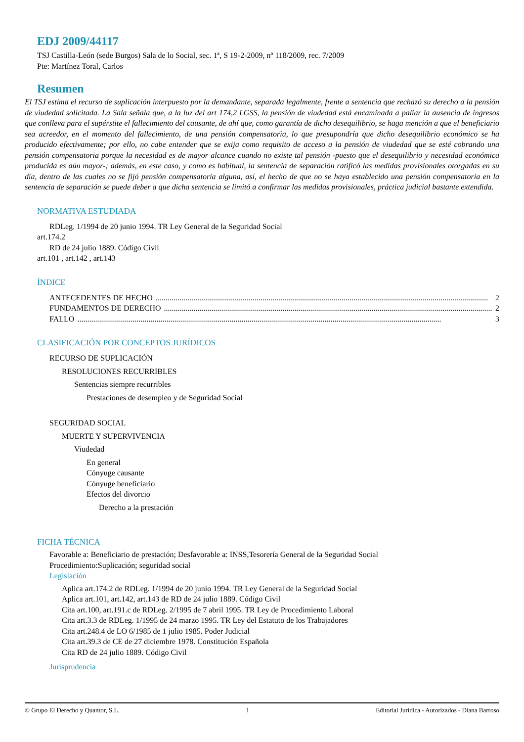EDJ 2009/44117
TSJ Castilla-León (sede Burgos) Sala de lo Social, sec. 1ª, S 19-2-2009, nº 118/2009, rec. 7/2009
Pte: Martínez Toral, Carlos
Resumen
El TSJ estima el recurso de suplicación interpuesto por la demandante, separada legalmente, frente a sentencia que rechazó su derecho a la pensión de viudedad solicitada. La Sala señala que, a la luz del art 174,2 LGSS, la pensión de viudedad está encaminada a paliar la ausencia de ingresos que conlleva para el supérstite el fallecimiento del causante, de ahí que, como garantía de dicho desequilibrio, se haga mención a que el beneficiario sea acreedor, en el momento del fallecimiento, de una pensión compensatoria, lo que presupondría que dicho desequilibrio económico se ha producido efectivamente; por ello, no cabe entender que se exija como requisito de acceso a la pensión de viudedad que se esté cobrando una pensión compensatoria porque la necesidad es de mayor alcance cuando no existe tal pensión -puesto que el desequilibrio y necesidad económica producida es aún mayor-; además, en este caso, y como es habitual, la sentencia de separación ratificó las medidas provisionales otorgadas en su día, dentro de las cuales no se fijó pensión compensatoria alguna, así, el hecho de que no se haya establecido una pensión compensatoria en la sentencia de separación se puede deber a que dicha sentencia se limitó a confirmar las medidas provisionales, práctica judicial bastante extendida.
NORMATIVA ESTUDIADA
RDLeg. 1/1994 de 20 junio 1994. TR Ley General de la Seguridad Social
art.174.2
RD de 24 julio 1889. Código Civil
art.101 , art.142 , art.143
ÍNDICE
ANTECEDENTES DE HECHO........................................................................................................................................................................ 2
FUNDAMENTOS DE DERECHO........................................................................................................................................................................ 2
FALLO........................................................................................................................................................................................ 3
CLASIFICACIÓN POR CONCEPTOS JURÍDICOS
RECURSO DE SUPLICACIÓN
RESOLUCIONES RECURRIBLES
Sentencias siempre recurribles
Prestaciones de desempleo y de Seguridad Social
SEGURIDAD SOCIAL
MUERTE Y SUPERVIVENCIA
Viudedad
En general
Cónyuge causante
Cónyuge beneficiario
Efectos del divorcio
Derecho a la prestación
FICHA TÉCNICA
Favorable a: Beneficiario de prestación; Desfavorable a: INSS,Tesorería General de la Seguridad Social
Procedimiento:Suplicación; seguridad social
Legislación
Aplica art.174.2 de RDLeg. 1/1994 de 20 junio 1994. TR Ley General de la Seguridad Social
Aplica art.101, art.142, art.143 de RD de 24 julio 1889. Código Civil
Cita art.100, art.191.c de RDLeg. 2/1995 de 7 abril 1995. TR Ley de Procedimiento Laboral
Cita art.3.3 de RDLeg. 1/1995 de 24 marzo 1995. TR Ley del Estatuto de los Trabajadores
Cita art.248.4 de LO 6/1985 de 1 julio 1985. Poder Judicial
Cita art.39.3 de CE de 27 diciembre 1978. Constitución Española
Cita RD de 24 julio 1889. Código Civil
Jurisprudencia
© Grupo El Derecho y Quantor, S.L. 1 Editorial Jurídica - Autorizados - Diana Barroso